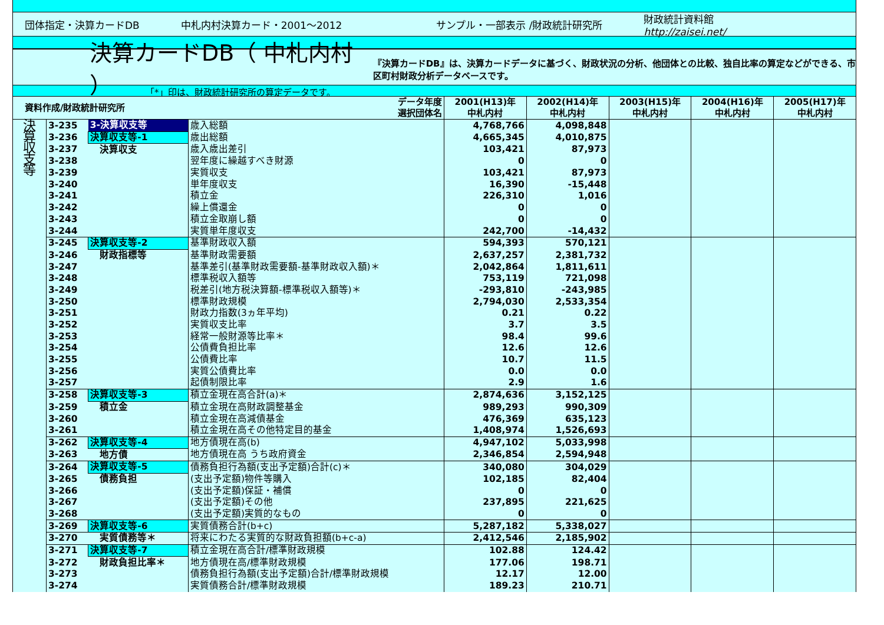団体指定・決算カードDB 中札内村決算カード・2001～2012 サンプル・一部表示 /財政統計研究所
財政統計資料館
http://zaisei.net/
決算カードDB（ 中札内村 ）
『決算カードDB』は、決算カードデータに基づく、財政状況の分析、他団体との比較、独自比率の算定などができる、市区町村財政分析データベースです。
「*」印は、財政統計研究所の算定データです。
| 資料作成/財政統計研究所 | | | データ年度 選択団体名 | 2001(H13)年 中札内村 | 2002(H14)年 中札内村 | 2003(H15)年 中札内村 | 2004(H16)年 中札内村 | 2005(H17)年 中札内村 |
| --- | --- | --- | --- | --- | --- | --- | --- | --- |
| 決 算 収 支 等 | 3-235 | 3-決算収支等 | 歳入総額 | 4,768,766 | 4,098,848 | | | |
| | 3-236 | 決算収支等-1 | 歳出総額 | 4,665,345 | 4,010,875 | | | |
| | 3-237 | 決算収支 | 歳入歳出差引 | 103,421 | 87,973 | | | |
| | 3-238 | | 翌年度に繰越すべき財源 | 0 | 0 | | | |
| | 3-239 | | 実質収支 | 103,421 | 87,973 | | | |
| | 3-240 | | 単年度収支 | 16,390 | -15,448 | | | |
| | 3-241 | | 積立金 | 226,310 | 1,016 | | | |
| | 3-242 | | 繰上償還金 | 0 | 0 | | | |
| | 3-243 | | 積立金取崩し額 | 0 | 0 | | | |
| | 3-244 | | 実質単年度収支 | 242,700 | -14,432 | | | |
| | 3-245 | 決算収支等-2 | 基準財政収入額 | 594,393 | 570,121 | | | |
| | 3-246 | 財政指標等 | 基準財政需要額 | 2,637,257 | 2,381,732 | | | |
| | 3-247 | | 基準差引(基準財政需要額-基準財政収入額)＊ | 2,042,864 | 1,811,611 | | | |
| | 3-248 | | 標準税収入額等 | 753,119 | 721,098 | | | |
| | 3-249 | | 税差引(地方税決算額-標準税収入額等)＊ | -293,810 | -243,985 | | | |
| | 3-250 | | 標準財政規模 | 2,794,030 | 2,533,354 | | | |
| | 3-251 | | 財政力指数(3ヵ年平均) | 0.21 | 0.22 | | | |
| | 3-252 | | 実質収支比率 | 3.7 | 3.5 | | | |
| | 3-253 | | 経常一般財源等比率＊ | 98.4 | 99.6 | | | |
| | 3-254 | | 公債費負担比率 | 12.6 | 12.6 | | | |
| | 3-255 | | 公債費比率 | 10.7 | 11.5 | | | |
| | 3-256 | | 実質公債費比率 | 0.0 | 0.0 | | | |
| | 3-257 | | 起債制限比率 | 2.9 | 1.6 | | | |
| | 3-258 | 決算収支等-3 | 積立金現在高合計(a)＊ | 2,874,636 | 3,152,125 | | | |
| | 3-259 | 積立金 | 積立金現在高財政調整基金 | 989,293 | 990,309 | | | |
| | 3-260 | | 積立金現在高減債基金 | 476,369 | 635,123 | | | |
| | 3-261 | | 積立金現在高その他特定目的基金 | 1,408,974 | 1,526,693 | | | |
| | 3-262 | 決算収支等-4 | 地方債現在高(b) | 4,947,102 | 5,033,998 | | | |
| | 3-263 | 地方債 | 地方債現在高 うち政府資金 | 2,346,854 | 2,594,948 | | | |
| | 3-264 | 決算収支等-5 | 債務負担行為額(支出予定額)合計(c)＊ | 340,080 | 304,029 | | | |
| | 3-265 | 債務負担 | (支出予定額)物件等購入 | 102,185 | 82,404 | | | |
| | 3-266 | | (支出予定額)保証・補償 | 0 | 0 | | | |
| | 3-267 | | (支出予定額)その他 | 237,895 | 221,625 | | | |
| | 3-268 | | (支出予定額)実質的なもの | 0 | 0 | | | |
| | 3-269 | 決算収支等-6 | 実質債務合計(b+c) | 5,287,182 | 5,338,027 | | | |
| | 3-270 | 実質債務等＊ | 将来にわたる実質的な財政負担額(b+c-a) | 2,412,546 | 2,185,902 | | | |
| | 3-271 | 決算収支等-7 | 積立金現在高合計/標準財政規模 | 102.88 | 124.42 | | | |
| | 3-272 | 財政負担比率＊ | 地方債現在高/標準財政規模 | 177.06 | 198.71 | | | |
| | 3-273 | | 債務負担行為額(支出予定額)合計/標準財政規模 | 12.17 | 12.00 | | | |
| | 3-274 | | 実質債務合計/標準財政規模 | 189.23 | 210.71 | | | |